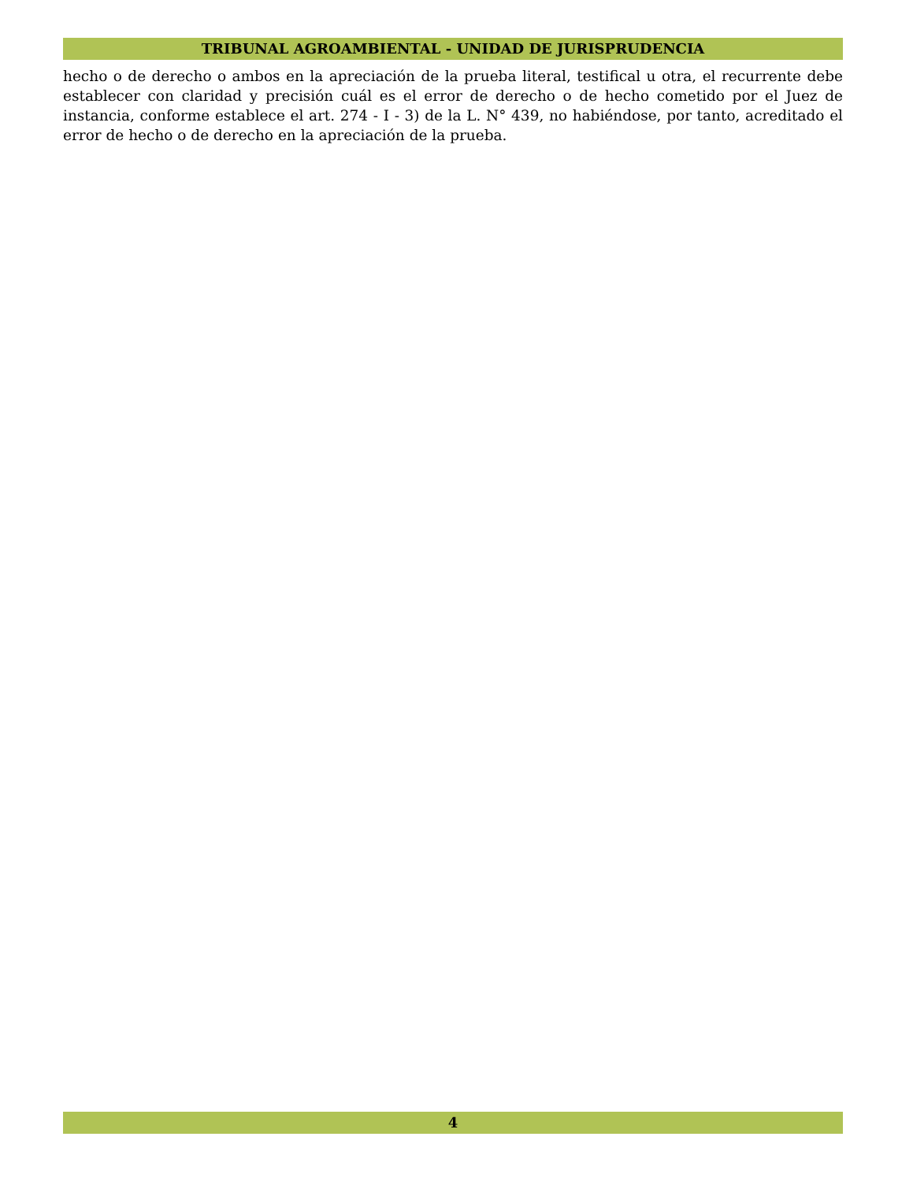TRIBUNAL AGROAMBIENTAL - UNIDAD DE JURISPRUDENCIA
hecho o de derecho o ambos en la apreciación de la prueba literal, testifical u otra, el recurrente debe establecer con claridad y precisión cuál es el error de derecho o de hecho cometido por el Juez de instancia, conforme establece el art. 274 - I - 3) de la L. N° 439, no habiéndose, por tanto, acreditado el error de hecho o de derecho en la apreciación de la prueba.
4